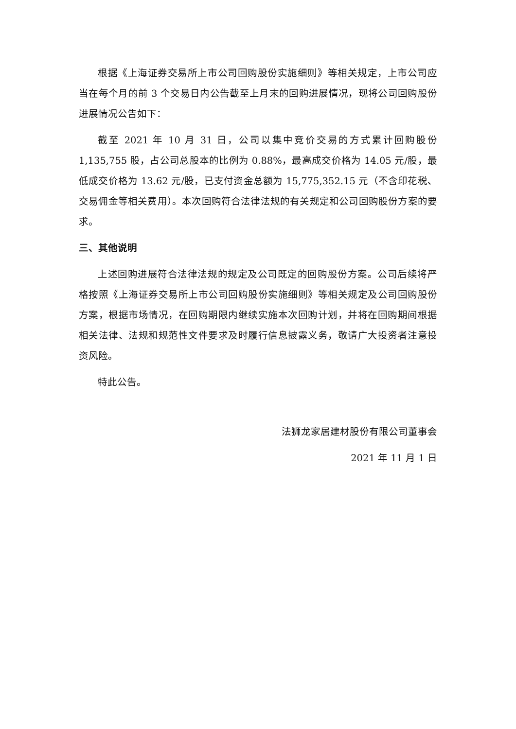根据《上海证券交易所上市公司回购股份实施细则》等相关规定，上市公司应当在每个月的前 3 个交易日内公告截至上月末的回购进展情况，现将公司回购股份进展情况公告如下：
截至 2021 年 10 月 31 日，公司以集中竞价交易的方式累计回购股份 1,135,755 股，占公司总股本的比例为 0.88%，最高成交价格为 14.05 元/股，最低成交价格为 13.62 元/股，已支付资金总额为 15,775,352.15 元（不含印花税、交易佣金等相关费用）。本次回购符合法律法规的有关规定和公司回购股份方案的要求。
三、其他说明
上述回购进展符合法律法规的规定及公司既定的回购股份方案。公司后续将严格按照《上海证券交易所上市公司回购股份实施细则》等相关规定及公司回购股份方案，根据市场情况，在回购期限内继续实施本次回购计划，并将在回购期间根据相关法律、法规和规范性文件要求及时履行信息披露义务，敬请广大投资者注意投资风险。
特此公告。
法狮龙家居建材股份有限公司董事会
2021 年 11 月 1 日